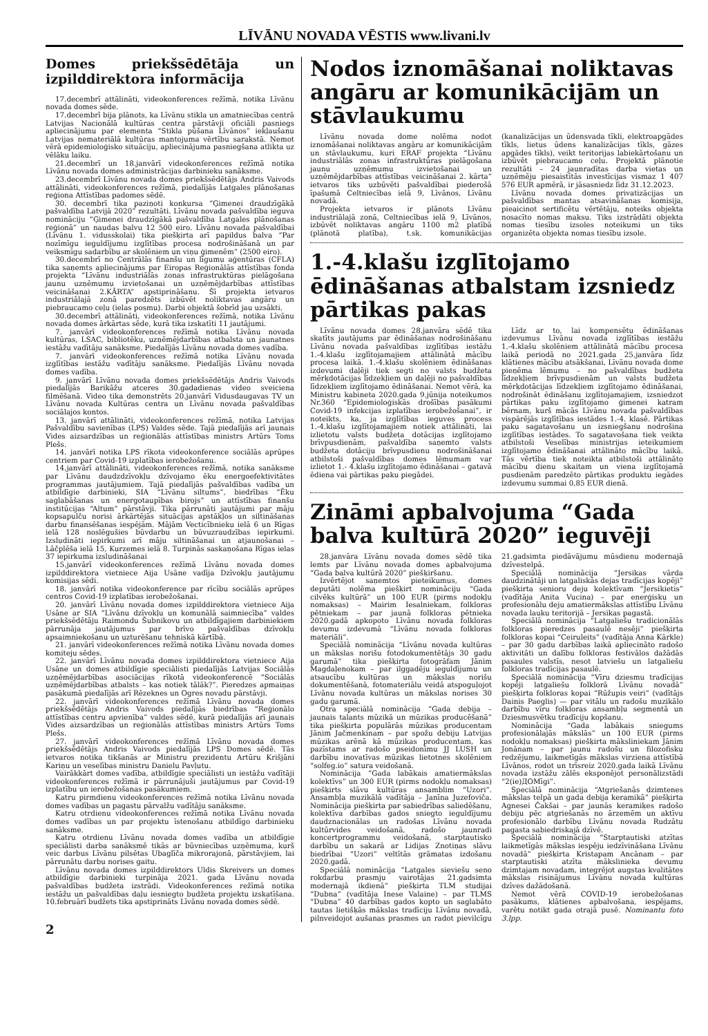LĪVĀNU NOVADA VĒSTIS www.livani.lv
Domes priekšsēdētāja un izpilddirektora informācija
17.decembrī attālināti, videokonferences režīmā, notika Līvānu novada domes sēde.
17.decembrī bija plānots, ka Līvānu stikla un amatniecības centrā Latvijas Nacionālā kultūras centra pārstāvji oficiāli pasniegs apliecinājumu par elementa “Stikla pūšana Līvānos” iekļaušanu Latvijas nemateriālā kultūras mantojuma vērtību sarakstā. Ņemot vērā epidemioloģisko situāciju, apliecinājuma pasniegšana atlikta uz vēlāku laiku.
21.decembrī un 18.janvārī videokonferences režīmā notika Līvānu novada domes administrācijas darbinieku sanāksme.
23.decembrī Līvānu novada domes priekšsēdētājs Andris Vaivods attālināti, videokonferences režīmā, piedalījās Latgales plānošanas reģiona Attīstības padomes sēdē.
30. decembrī tika paziņoti konkursa “Ģimenei draudzīgākā pašvaldība Latvijā 2020” rezultāti. Līvānu novada pašvaldība ieguva nomināciju “Ģimenei draudzīgākā pašvaldība Latgales plānošanas reģionā” un naudas balvu 12 500 eiro. Līvānu novada pašvaldībai (Līvānu 1. vidusskolai) tika piešķirta arī papildus balva “Par nozīmīgu ieguldījumu izglītības procesa nodrošināšanā un par veiksmīgu sadarbību ar skolēniem un viņu ģimenēm” (2500 eiro).
30.decembrī no Centrālās finanšu un līgumu aģentūras (CFLA) tika saņemts apliecinājums par Eiropas Reģionālās attīstības fonda projekta “Līvānu industriālās zonas infrastruktūras pielāgošana jaunu uzņēmumu izvietošanai un uzņēmējdarbības attīstības veicināšanai 2.KĀRTA” apstiprināšanu. Šī projekta ietvaros industriālajā zonā paredzēts izbūvēt noliktavas angāru un piebraucamo ceļu (ielas posmu). Darbi objektā šobrīd jau uzsākti.
30.decembrī attālināti, videokonferences režīmā, notika Līvānu novada domes ārkārtas sēde, kurā tika izskatīti 11 jautājumi.
7. janvārī videokonferences režīmā notika Līvānu novada kultūras, LSAC, bibliotēku, uzņēmējdarbības atbalsta un jaunatnes iestāžu vadītāju sanāksme. Piedalījās Līvānu novada domes vadība.
7. janvārī videokonferences režīmā notika Līvānu novada izglītības iestāžu vadītāju sanāksme. Piedalījās Līvānu novada domes vadība.
9. janvārī Līvānu novada domes priekšsēdētājs Andris Vaivods piedalījās Barikāžu atceres 30.gadadienas video sveiciena filmēšanā. Video tika demonstrēts 20.janvārī Vidusdaugavas TV un Līvānu novada Kultūras centra un Līvānu novada pašvaldības sociālajos kontos.
13. janvārī attālināti, videokonferences režīmā, notika Latvijas Pašvaldību savienības (LPS) Valdes sēde. Tajā piedalījās arī jaunais Vides aizsardzības un reģionālās attīstības ministrs Artūrs Toms Plešs.
14. janvārī notika LPS rīkota videokonference sociālās aprūpes centriem par Covid-19 izplatības ierobežošanu.
14.janvārī attālināti, videokonferences režīmā, notika sanāksme par Līvānu daudzdzīvokļu dzīvojamo ēku energoefektivitātes programmas jautājumiem. Tajā piedalījās pašvaldības vadība un atbildīgie darbinieki, SIA “Līvānu siltums”, biedrības “Ēku saglabāšanas un energotaupības birojs” un attīstības finanšu institūcijas “Altum” pārstāvji. Tika pārrunāti jautājumi par māju kopsapulču norisi ārkārtējās situācijas apstākļos un siltināšanas darbu finansēšanas iespējām. Mājām Vecticībnieku ielā 6 un Rīgas ielā 128 noslēgušies būvdarbu un būvuzraudzības iepirkumi. Izsludināti iepirkumi arī māju siltināšanai un atjaunošanai – Lāčplēša ielā 15, Kurzemes ielā 8. Turpinās saskaņošana Rīgas ielas 37 iepirkuma izsludināšanai
15.janvārī videokonferences režīmā Līvānu novada domes izpilddirektora vietniece Aija Usāne vadīja Dzīvokļu jautājumu komisijas sēdi.
18. janvārī notika videokonference par rīcību sociālās aprūpes centros Covid-19 izplatības ierobežošanai.
20. janvārī Līvānu novada domes izpilddirektora vietniece Aija Usāne ar SIA “Līvānu dzīvokļu un komunālā saimniecība” valdes priekšsēdētāju Raimondu Šubnikovu un atbildīgajiem darbiniekiem pārrunāja jautājumus par brīvo pašvaldības dzīvokļu apsaimniekošanu un uzturēšanu tehniskā kārtībā.
21. janvārī videokonferences režīmā notika Līvānu novada domes komiteju sēdes.
22. janvārī Līvānu novada domes izpilddirektora vietniece Aija Usāne un domes atbildīgie speciālisti piedalījās Latvijas Sociālās uzņēmējdarbības asociācijas rīkotā videokonferencē “Sociālās uzņēmējdarbības atbalsts – kas notiek tālāk?”. Pieredzes apmaiņas pasākumā piedalījās arī Rēzeknes un Ogres novadu pārstāvji.
22. janvārī videokonferences režīmā Līvānu novada domes priekšsēdētājs Andris Vaivods piedalījās biedrības “Reģionālo attīstības centru apvienība” valdes sēdē, kurā piedalījās arī jaunais Vides aizsardzības un reģionālās attīstības ministrs Artūrs Toms Plešs.
27. janvārī videokonferences režīmā Līvānu novada domes priekšsēdētājs Andris Vaivods piedalījās LPS Domes sēdē. Tās ietvaros notika tikšanās ar Ministru prezidentu Artūru Krišjāni Kariņu un veselības ministru Danielu Pavļutu.
Vairākkārt domes vadība, atbildīgie speciālisti un iestāžu vadītāji videokonferences režīmā ir pārrunājuši jautājumus par Covid-19 izplatību un ierobežošanas pasākumiem.
Katru pirmdienu videokonferences režīmā notika Līvānu novada domes vadības un pagastu pārvalžu vadītāju sanāksme.
Katru otrdienu videokonferences režīmā notika Līvānu novada domes vadības un par projektu īstenošanu atbildīgo darbinieku sanāksme.
Katru otrdienu Līvānu novada domes vadība un atbildīgie speciālisti darba sanāksmē tikās ar būvniecības uzņēmuma, kurš veic darbus Līvānu pilsētas Ubaglīča mikrorajonā, pārstāvjiem, lai pārrunātu darbu norises gaitu.
Līvānu novada domes izpilddirektors Uldis Skreivers un domes atbildīgie darbinieki turpināja 2021. gada Līvānu novada pašvaldības budžeta izstrādi. Videokonferences režīmā notika iestāžu un pašvaldības daļu iesniegto budžeta projektu izskatīšana. 10.februārī budžets tika apstiprināts Līvānu novada domes sēdē.
Nodos iznomāšanai noliktavas angāru ar komunikācijām un stāvlaukumu
Līvānu novada dome nolēma nodot iznomāšanai noliktavas angāru ar komunikācijām un stāvlaukumu, kuri ERAF projekta “Līvānu industriālās zonas infrastruktūras pielāgošana jaunu uzņēmumu izvietošanai un uzņēmējdarbības attīstības veicināšanai 2. kārta” ietvaros tiks uzbūvēti pašvaldībai piederošā īpašumā Celtniecības ielā 9, Līvānos, Līvānu novadā.
Projekta ietvaros ir plānots Līvānu industriālajā zonā, Celtniecības ielā 9, Līvānos, izbūvēt noliktavas angāru 1100 m2 platībā (plānotā platība), t.sk. komunikācijas (kanalizācijas un ūdensvada tīkli, elektroapgādes tīkls, lietus ūdens kanalizācijas tīkls, gāzes apgādes tīkls), veikt teritorijas labiekārtošanu un izbūvēt piebraucamo ceļu. Projektā plānotie rezultāti – 24 jaunradītas darba vietas un uzņēmēju piesaistītās investīcijas vismaz 1 407 576 EUR apmērā, ir jāsasniedz līdz 31.12.2023.
Līvānu novada domes privatizācijas un pašvaldības mantas atsavināšanas komisija, pieaicinot sertificētu vērtētāju, noteiks objekta nosacīto nomas maksu. Tiks izstrādāti objekta nomas tiesību izsoles noteikumi un tiks organizēta objekta nomas tiesību izsole.
1.-4.klašu izglītojamo ēdināšanas atbalstam izsniedz pārtikas pakas
Līvānu novada domes 28.janvāra sēdē tika skatīts jautājums par ēdināšanas nodrošināšanu Līvānu novada pašvaldības izglītības iestāžu 1.-4.klašu izglītojamajiem attālinātā mācību procesa laikā. 1.-4.klašu skolēniem ēdināšanas izdevumi daļēji tiek segti no valsts budžeta mērķdotācijas līdzekļiem un daļēji no pašvaldības līdzekļiem izglītojamo ēdināšanai. Ņemot vērā, ka Ministru kabineta 2020.gada 9.jūnija noteikumos Nr.360 “Epidemioloģiskās drošības pasākumi Covid-19 infekcijas izplatības ierobežošanai”, ir noteikts, ka, ja izglītības ieguves process 1.-4.klašu izglītojamajiem notiek attālināti, lai izlietotu valsts budžeta dotācijas izglītojamo brīvpusdienām, pašvaldība saņemto valsts budžeta dotāciju brīvpusdienu nodrošināšanai atbilstoši pašvaldības domes lēmumam var izlietot 1.- 4.klašu izglītojamo ēdināšanai – gatavā ēdiena vai pārtikas paku piegādei.
Līdz ar to, lai kompensētu ēdināšanas izdevumus Līvānu novada izglītības iestāžu 1.-4.klašu skolēniem attālinātā mācību procesa laikā periodā no 2021.gada 25.janvāra līdz klātienes mācību atsākšanai, Līvānu novada dome pieņēma lēmumu – no pašvaldības budžeta līdzekļiem brīvpusdienām un valsts budžeta mērķdotācijas līdzekļiem izglītojamo ēdināšanai, nodrošināt ēdināšanu izglītojamajiem, izsniedzot pārtikas paku izglītojamo ģimenei katram bērnam, kurš mācās Līvānu novada pašvaldības vispārējās izglītības iestādes 1.-4. klasē. Pārtikas paku sagatavošanu un izsniegšanu nodrošina izglītības iestādes. To sagatavošana tiek veikta atbilstoši Veselības ministrijas ieteikumiem izglītojamo ēdināšanai attālināto mācību laikā. Tās vērtība tiek noteikta atbilstoši attālināto mācību dienu skaitam un viena izglītojamā pusdienām paredzēto pārtikas produktu iegādes izdevumu summai 0,85 EUR dienā.
Zināmi apbalvojuma “Gada balva kultūrā 2020” ieguvēji
28.janvāra Līvānu novada domes sēdē tika lemts par Līvānu novada domes apbalvojuma “Gada balva kultūrā 2020” piešķiršanu.
Izvērtējot saņemtos pieteikumus, domes deputāti nolēma piešķirt nomināciju “Gada cilvēks kultūrā” un 100 EUR (pirms nodokļu nomaksas) – Mairim Iesalniekam, folkloras pētniekam – par jaunā folkloras pētnieka 2020.gadā apkopoto Līvānu novada folkloras devumu izdevumā “Līvānu novada folkloras materiāli”.
Speciālā nominācija “Līvānu novada kultūras un mākslas norišu fotodokumentētājs 30 gadu garumā” tika piešķirta fotogrāfam Jānim Magdaļenokam – par ilggadēju ieguldījumu un atsaucību kultūras un mākslas norišu dokumentēšanā, fotomateriālu veidā atspoguļojot Līvānu novada kultūras un mākslas norises 30 gadu garumā.
Otra speciālā nominācija “Gada debija – jaunais talants mūzikā un mūzikas producēšanā” tika piešķirta populārās mūzikas producentam Jānim Jačmenkinam – par spožu debiju Latvijas mūzikas arēnā kā mūzikas producentam, kas pazīstams ar radošo pseidonīmu JJ LUSH un darbību inovatīvas mūzikas lietotnes skolēniem “solfeg.io” satura veidošanā.
Nominācija “Gada labākais amatiermākslas kolektīvs” un 300 EUR (pirms nodokļu nomaksas) piešķirts slāvu kultūras ansamblim “Uzori”. Ansambļa muzikālā vadītāja – Janīna Juzefoviča. Nominācija piešķirta par sabiedrības saliedēšanu, kolektīva darbības gados sniegto ieguldījumu daudznacionālas un radošas Līvānu novada kultūrvides veidošanā, radošo jaunradi koncertprogrammu veidošanā, starptautisko darbību un sakarā ar Lidijas Znotiņas slāvu biedrībai “Uzori” veltītās grāmatas izdošanu 2020.gadā.
Speciālā nominācija “Latgales sieviešu seno rokdarbu prasmju vairotājas 21.gadsimta modernajā ikdienā” piešķirta TLM studijai “Dubna” (vadītāja Inese Valaine) – par TLMS “Dubna” 40 darbības gados kopto un saglabāto tautas lietišķās mākslas tradīciju Līvānu novadā, pilnveidojot aušanas prasmes un radot pievilcīgu 21.gadsimta piedāvājumu mūsdienu modernajā dzīvestelpā.
Speciālā nominācija “Jersikas vārda daudzinātāji un latgaliskās dejas tradīcijas kopēji” piešķirta senioru deju kolektīvam “Jersikietis” (vadītāja Anita Vucina) – par enerģisku un profesionālu deju amatiermākslas attīstību Līvānu novada lauku teritorijā – Jersikas pagastā.
Speciālā nominācija “Latgaliešu tradicionālās folkloras pieredzes pasaulē nesēji” piešķirta folkloras kopai “Ceiruleits” (vadītāja Anna Kārkle) – par 30 gadu darbības laikā apliecināto radošo aktivitāti un dalību folkloras festivālos dažādās pasaules valstīs, nesot latviešu un latgaliešu folkloras tradīcijas pasaulē.
Speciālā nominācija “Vīru dziesmu tradīcijas kopēji latgaliešu folklorā Līvānu novadā” piešķirta folkloras kopai “Rūžupis veiri” (vadītājs Dainis Paeglis) — par vitālu un radošu muzikālo darbību vīru folkloras ansambļu segmentā un Dziesmusvētku tradīciju kopšanu.
Nominācija “Gada labākais sniegums profesionālajās mākslās” un 100 EUR (pirms nodokļu nomaksas) piešķirta māksliniekam Jānim Jonānam – par jaunu radošu un filozofisku redzējumu, laikmetīgās mākslas virziena attīstībā Līvānos, rodot un trīsreiz 2020.gada laikā Līvānu novada izstāžu zālēs eksponējot personālizstādi “2(ie)ДОМīgi”.
Speciālā nominācija “Atgriešanās dzimtenes mākslas telpā un gada debija keramikā” piešķirta Agnesei Čakšai – par jaunās keramiķes radošo debiju pēc atgriešanās no ārzemēm un aktīvu profesionālo darbību Līvānu novada Rudzātu pagasta sabiedriskajā dzīvē.
Speciālā nominācija “Starptautiski atzītas laikmetīgās mākslas iespēju iedzīvināšana Līvānu novadā” piešķirta Kristapam Ancānam – par starptautiski atzīta mākslinieka devumu dzimtajam novadam, integrējot augstas kvalitātes mākslas risinājumus Līvānu novada kultūras dzīves dažādošanā.
Ņemot vērā COVID-19 ierobežošanas pasākums, klātienes apbalvošana, iespējams, varētu notikt gada otrajā pusē. Nominantu foto 3.lpp.
2